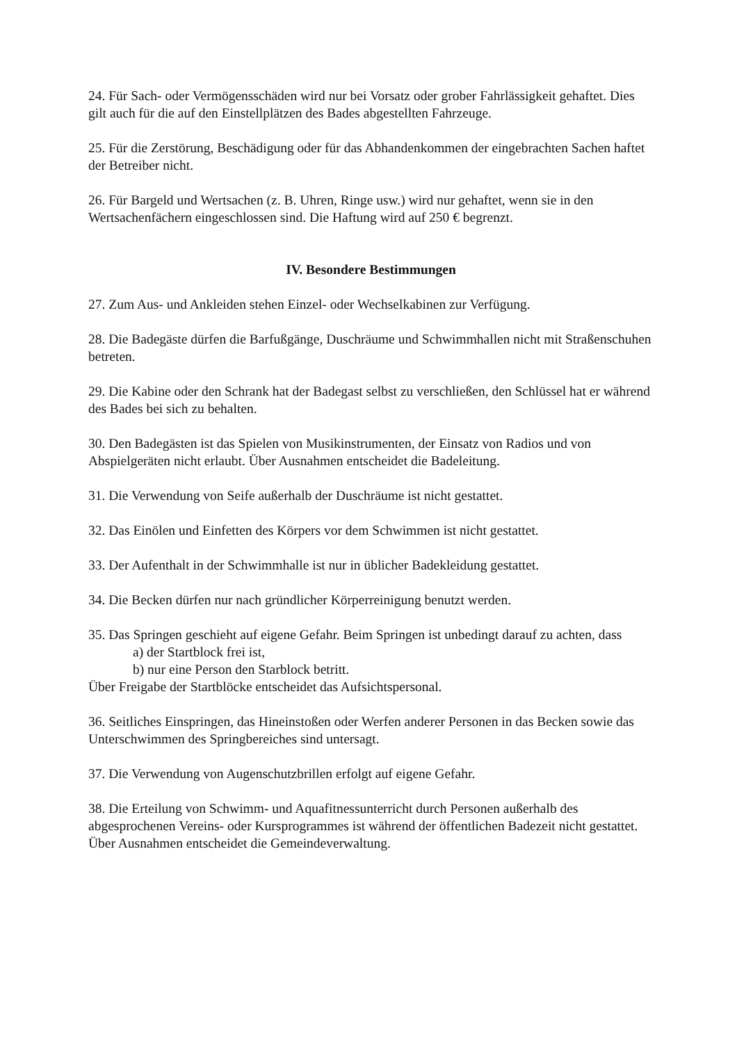24. Für Sach- oder Vermögensschäden wird nur bei Vorsatz oder grober Fahrlässigkeit gehaftet. Dies gilt auch für die auf den Einstellplätzen des Bades abgestellten Fahrzeuge.
25. Für die Zerstörung, Beschädigung oder für das Abhandenkommen der eingebrachten Sachen haftet der Betreiber nicht.
26. Für Bargeld und Wertsachen (z. B. Uhren, Ringe usw.) wird nur gehaftet, wenn sie in den Wertsachenfächern eingeschlossen sind. Die Haftung wird auf 250 € begrenzt.
IV. Besondere Bestimmungen
27. Zum Aus- und Ankleiden stehen Einzel- oder Wechselkabinen zur Verfügung.
28. Die Badegäste dürfen die Barfußgänge, Duschräume und Schwimmhallen nicht mit Straßenschuhen betreten.
29. Die Kabine oder den Schrank hat der Badegast selbst zu verschließen, den Schlüssel hat er während des Bades bei sich zu behalten.
30. Den Badegästen ist das Spielen von Musikinstrumenten, der Einsatz von Radios und von Abspielgeräten nicht erlaubt. Über Ausnahmen entscheidet die Badeleitung.
31. Die Verwendung von Seife außerhalb der Duschräume ist nicht gestattet.
32. Das Einölen und Einfetten des Körpers vor dem Schwimmen ist nicht gestattet.
33. Der Aufenthalt in der Schwimmhalle ist nur in üblicher Badekleidung gestattet.
34. Die Becken dürfen nur nach gründlicher Körperreinigung benutzt werden.
35. Das Springen geschieht auf eigene Gefahr. Beim Springen ist unbedingt darauf zu achten, dass
a) der Startblock frei ist,
b) nur eine Person den Starblock betritt.
Über Freigabe der Startblöcke entscheidet das Aufsichtspersonal.
36. Seitliches Einspringen, das Hineinstoßen oder Werfen anderer Personen in das Becken sowie das Unterschwimmen des Springbereiches sind untersagt.
37. Die Verwendung von Augenschutzbrillen erfolgt auf eigene Gefahr.
38. Die Erteilung von Schwimm- und Aquafitnessunterricht durch Personen außerhalb des abgesprochenen Vereins- oder Kursprogrammes ist während der öffentlichen Badezeit nicht gestattet. Über Ausnahmen entscheidet die Gemeindeverwaltung.